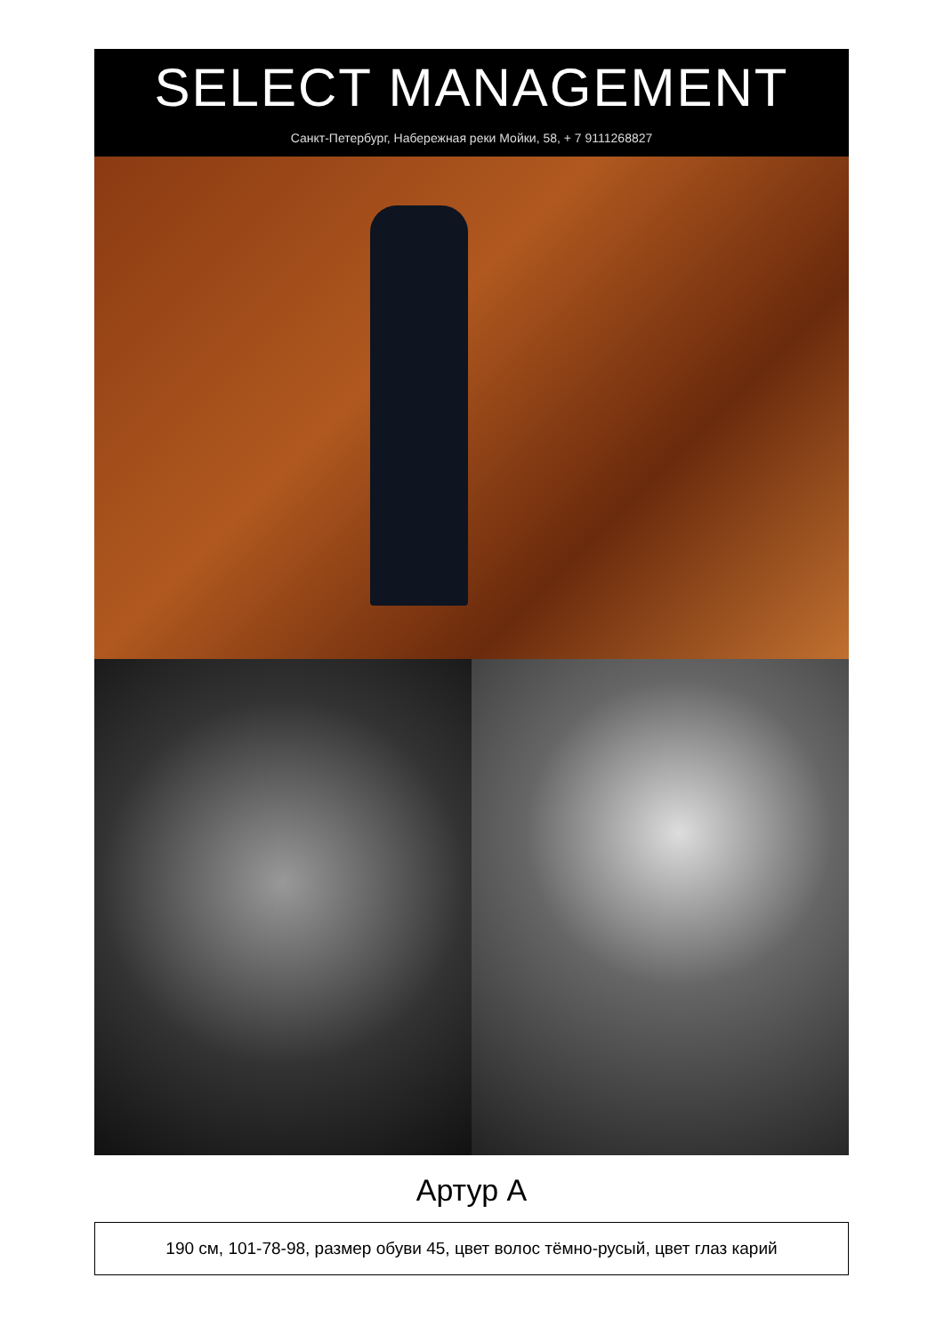SELECT MANAGEMENT
Санкт-Петербург, Набережная реки Мойки, 58, + 7 9111268827
Артур А
190 см, 101-78-98, размер обуви 45, цвет волос тёмно-русый, цвет глаз карий